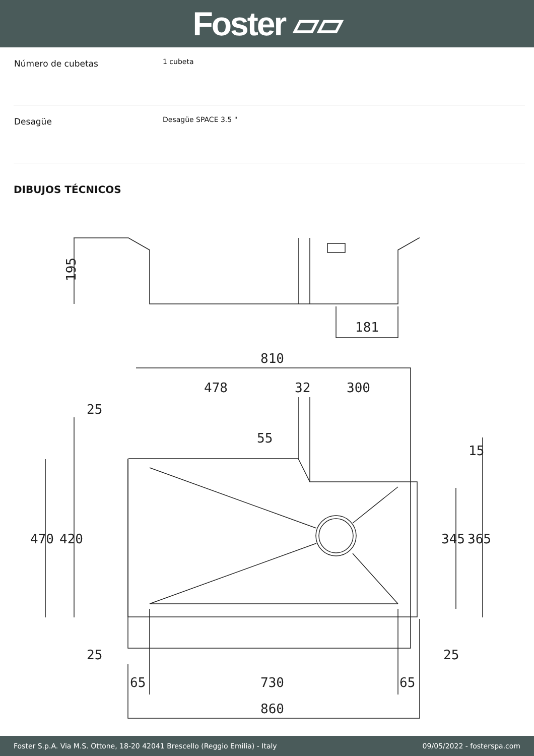Foster ▱▱
| Número de cubetas | 1 cubeta |
| Desagüe | Desagüe SPACE 3.5 " |
DIBUJOS TÉCNICOS
195
181
810
478
32
300
25
25
65
730
65
860
25
470
420
345
365
55
15
Foster S.p.A. Via M.S. Ottone, 18-20 42041 Brescello (Reggio Emilia) - Italy 09/05/2022 - fosterspa.com